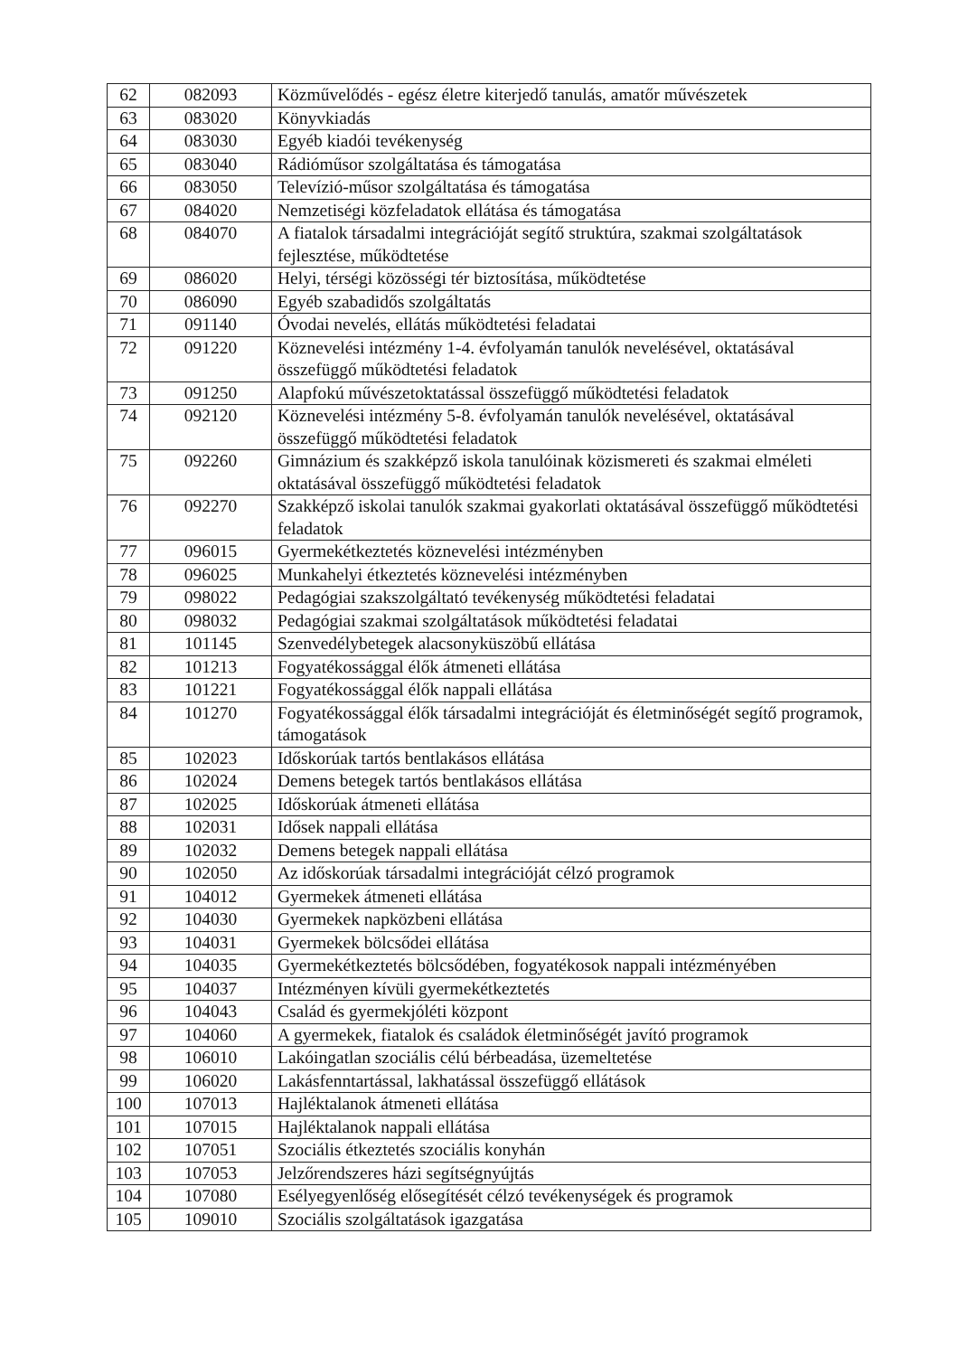| 62 | 082093 | Közművelődés - egész életre kiterjedő tanulás, amatőr művészetek |
| 63 | 083020 | Könyvkiadás |
| 64 | 083030 | Egyéb kiadói tevékenység |
| 65 | 083040 | Rádióműsor szolgáltatása és támogatása |
| 66 | 083050 | Televízió-műsor szolgáltatása és támogatása |
| 67 | 084020 | Nemzetiségi közfeladatok ellátása és támogatása |
| 68 | 084070 | A fiatalok társadalmi integrációját segítő struktúra, szakmai szolgáltatások fejlesztése, működtetése |
| 69 | 086020 | Helyi, térségi közösségi tér biztosítása, működtetése |
| 70 | 086090 | Egyéb szabadidős szolgáltatás |
| 71 | 091140 | Óvodai nevelés, ellátás működtetési feladatai |
| 72 | 091220 | Köznevelési intézmény 1-4. évfolyamán tanulók nevelésével, oktatásával összefüggő működtetési feladatok |
| 73 | 091250 | Alapfokú művészetoktatással összefüggő működtetési feladatok |
| 74 | 092120 | Köznevelési intézmény 5-8. évfolyamán tanulók nevelésével, oktatásával összefüggő működtetési feladatok |
| 75 | 092260 | Gimnázium és szakképző iskola tanulóinak közismereti és szakmai elméleti oktatásával összefüggő működtetési feladatok |
| 76 | 092270 | Szakképző iskolai tanulók szakmai gyakorlati oktatásával összefüggő működtetési feladatok |
| 77 | 096015 | Gyermekétkeztetés köznevelési intézményben |
| 78 | 096025 | Munkahelyi étkeztetés köznevelési intézményben |
| 79 | 098022 | Pedagógiai szakszolgáltató tevékenység működtetési feladatai |
| 80 | 098032 | Pedagógiai szakmai szolgáltatások működtetési feladatai |
| 81 | 101145 | Szenvedélybetegek alacsonyküszöbű ellátása |
| 82 | 101213 | Fogyatékossággal élők átmeneti ellátása |
| 83 | 101221 | Fogyatékossággal élők nappali ellátása |
| 84 | 101270 | Fogyatékossággal élők társadalmi integrációját és életminőségét segítő programok, támogatások |
| 85 | 102023 | Időskorúak tartós bentlakásos ellátása |
| 86 | 102024 | Demens betegek tartós bentlakásos ellátása |
| 87 | 102025 | Időskorúak átmeneti ellátása |
| 88 | 102031 | Idősek nappali ellátása |
| 89 | 102032 | Demens betegek nappali ellátása |
| 90 | 102050 | Az időskorúak társadalmi integrációját célzó programok |
| 91 | 104012 | Gyermekek átmeneti ellátása |
| 92 | 104030 | Gyermekek napközbeni ellátása |
| 93 | 104031 | Gyermekek bölcsődei ellátása |
| 94 | 104035 | Gyermekétkeztetés bölcsődében, fogyatékosok nappali intézményében |
| 95 | 104037 | Intézményen kívüli gyermekétkeztetés |
| 96 | 104043 | Család és gyermekjóléti központ |
| 97 | 104060 | A gyermekek, fiatalok és családok életminőségét javító programok |
| 98 | 106010 | Lakóingatlan szociális célú bérbeadása, üzemeltetése |
| 99 | 106020 | Lakásfenntartással, lakhatással összefüggő ellátások |
| 100 | 107013 | Hajléktalanok átmeneti ellátása |
| 101 | 107015 | Hajléktalanok nappali ellátása |
| 102 | 107051 | Szociális étkeztetés szociális konyhán |
| 103 | 107053 | Jelzőrendszeres házi segítségnyújtás |
| 104 | 107080 | Esélyegyenlőség elősegítését célzó tevékenységek és programok |
| 105 | 109010 | Szociális szolgáltatások igazgatása |